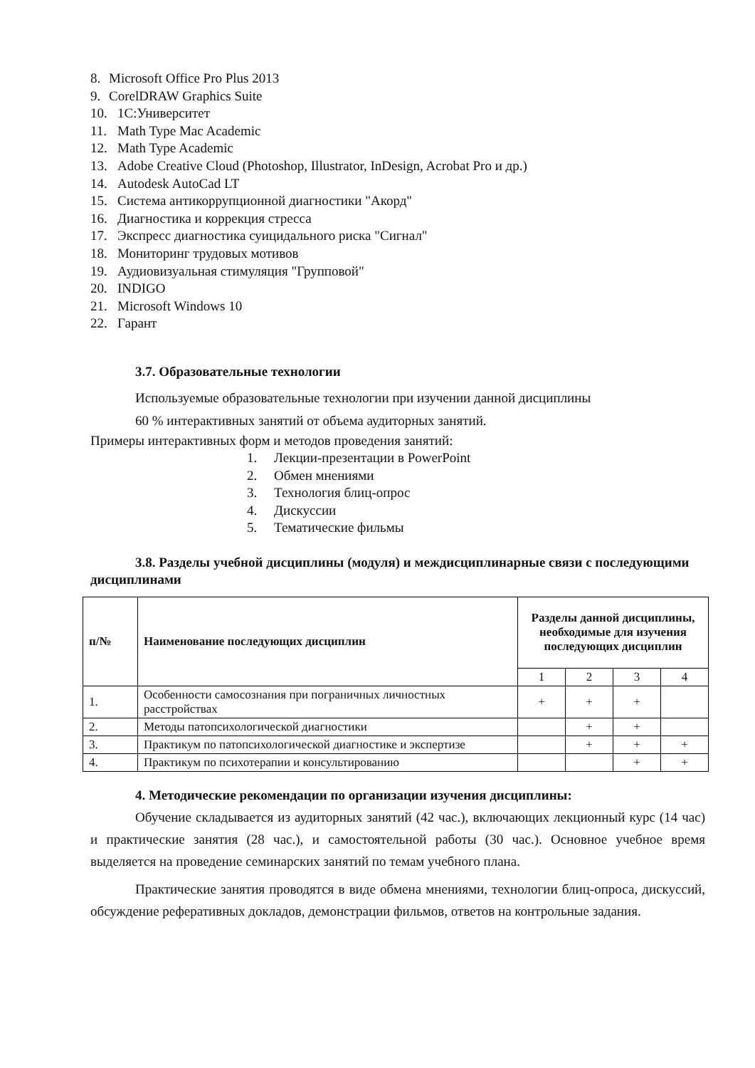8. Microsoft Office Pro Plus 2013
9. CorelDRAW Graphics Suite
10. 1С:Университет
11. Math Type Mac Academic
12. Math Type Academic
13. Adobe Creative Cloud (Photoshop, Illustrator, InDesign, Acrobat Pro и др.)
14. Autodesk AutoCad LT
15. Система антикоррупционной диагностики "Акорд"
16. Диагностика и коррекция стресса
17. Экспресс диагностика суицидального риска "Сигнал"
18. Мониторинг трудовых мотивов
19. Аудиовизуальная стимуляция "Групповой"
20. INDIGO
21. Microsoft Windows 10
22. Гарант
3.7. Образовательные технологии
Используемые образовательные технологии при изучении данной дисциплины
60 % интерактивных занятий от объема аудиторных занятий.
Примеры интерактивных форм и методов проведения занятий:
1. Лекции-презентации в PowerPoint
2. Обмен мнениями
3. Технология блиц-опрос
4. Дискуссии
5. Тематические фильмы
3.8. Разделы учебной дисциплины (модуля) и междисциплинарные связи с последующими дисциплинами
| п/№ | Наименование последующих дисциплин | Разделы данной дисциплины, необходимые для изучения последующих дисциплин | | | |
| --- | --- | --- | --- | --- | --- |
| | | 1 | 2 | 3 | 4 |
| 1. | Особенности самосознания при пограничных личностных расстройствах | + | + | + | |
| 2. | Методы патопсихологической диагностики | | + | + | |
| 3. | Практикум по патопсихологической диагностике и экспертизе | | + | + | + |
| 4. | Практикум по психотерапии и консультированию | | | + | + |
4. Методические рекомендации по организации изучения дисциплины:
Обучение складывается из аудиторных занятий (42 час.), включающих лекционный курс (14 час) и практические занятия (28 час.), и самостоятельной работы (30 час.). Основное учебное время выделяется на проведение семинарских занятий по темам учебного плана.
Практические занятия проводятся в виде обмена мнениями, технологии блиц-опроса, дискуссий, обсуждение реферативных докладов, демонстрации фильмов, ответов на контрольные задания.